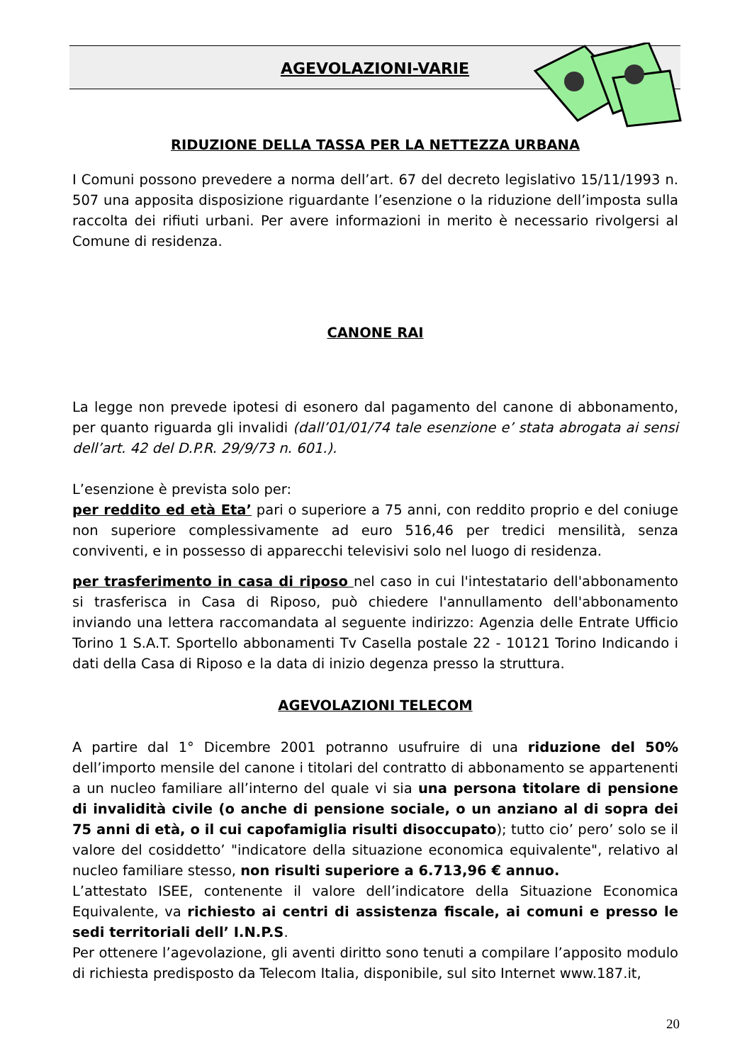AGEVOLAZIONI-VARIE
RIDUZIONE DELLA TASSA PER LA NETTEZZA URBANA
I Comuni possono prevedere a norma dell’art. 67 del decreto legislativo 15/11/1993 n. 507 una apposita disposizione riguardante l’esenzione o la riduzione dell’imposta sulla raccolta dei rifiuti urbani. Per avere informazioni in merito è necessario rivolgersi al Comune di residenza.
CANONE RAI
La legge non prevede ipotesi di esonero dal pagamento del canone di abbonamento, per quanto riguarda gli invalidi (dall’01/01/74 tale esenzione e’ stata abrogata ai sensi dell’art. 42 del D.P.R. 29/9/73 n. 601.).
L’esenzione è prevista solo per:
per reddito ed età Eta’ pari o superiore a 75 anni, con reddito proprio e del coniuge non superiore complessivamente ad euro 516,46 per tredici mensilità, senza conviventi, e in possesso di apparecchi televisivi solo nel luogo di residenza.
per trasferimento in casa di riposo nel caso in cui l'intestatario dell'abbonamento si trasferisca in Casa di Riposo, può chiedere l'annullamento dell'abbonamento inviando una lettera raccomandata al seguente indirizzo: Agenzia delle Entrate Ufficio Torino 1 S.A.T. Sportello abbonamenti Tv Casella postale 22 - 10121 Torino Indicando i dati della Casa di Riposo e la data di inizio degenza presso la struttura.
AGEVOLAZIONI TELECOM
A partire dal 1° Dicembre 2001 potranno usufruire di una riduzione del 50% dell’importo mensile del canone i titolari del contratto di abbonamento se appartenenti a un nucleo familiare all’interno del quale vi sia una persona titolare di pensione di invalidità civile (o anche di pensione sociale, o un anziano al di sopra dei 75 anni di età, o il cui capofamiglia risulti disoccupato); tutto cio’ pero’ solo se il valore del cosiddetto’ "indicatore della situazione economica equivalente", relativo al nucleo familiare stesso, non risulti superiore a 6.713,96 € annuo.
L’attestato ISEE, contenente il valore dell’indicatore della Situazione Economica Equivalente, va richiesto ai centri di assistenza fiscale, ai comuni e presso le sedi territoriali dell’ I.N.P.S.
Per ottenere l’agevolazione, gli aventi diritto sono tenuti a compilare l’apposito modulo di richiesta predisposto da Telecom Italia, disponibile, sul sito Internet www.187.it,
20